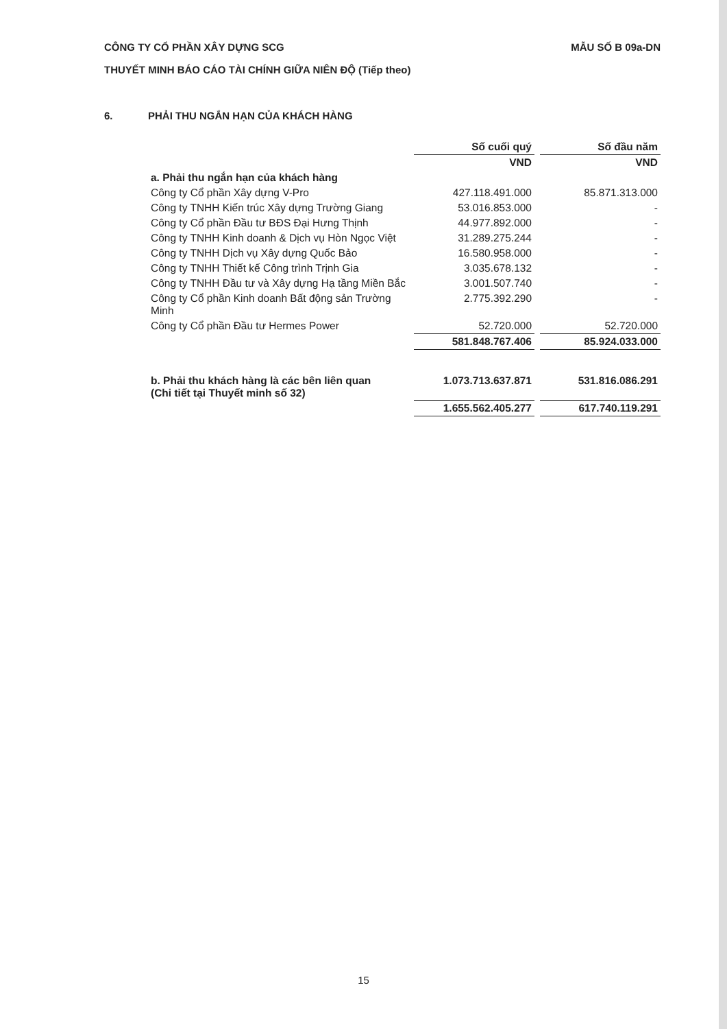CÔNG TY CỔ PHẦN XÂY DỰNG SCG MẪU SỐ B 09a-DN
THUYẾT MINH BÁO CÁO TÀI CHÍNH GIỮA NIÊN ĐỘ (Tiếp theo)
6. PHẢI THU NGẮN HẠN CỦA KHÁCH HÀNG
| | Số cuối quý | | Số đầu năm |
| | VND | | VND |
| a. Phải thu ngắn hạn của khách hàng | | | |
| Công ty Cổ phần Xây dựng V-Pro | 427.118.491.000 | | 85.871.313.000 |
| Công ty TNHH Kiến trúc Xây dựng Trường Giang | 53.016.853.000 | | - |
| Công ty Cổ phần Đầu tư BĐS Đại Hưng Thịnh | 44.977.892.000 | | - |
| Công ty TNHH Kinh doanh & Dịch vụ Hòn Ngọc Việt | 31.289.275.244 | | - |
| Công ty TNHH Dịch vụ Xây dựng Quốc Bảo | 16.580.958.000 | | - |
| Công ty TNHH Thiết kế Công trình Trịnh Gia | 3.035.678.132 | | - |
| Công ty TNHH Đầu tư và Xây dựng Hạ tầng Miền Bắc | 3.001.507.740 | | - |
| Công ty Cổ phần Kinh doanh Bất động sản Trường Minh | 2.775.392.290 | | - |
| Công ty Cổ phần Đầu tư Hermes Power | 52.720.000 | | 52.720.000 |
| | 581.848.767.406 | | 85.924.033.000 |
| b. Phải thu khách hàng là các bên liên quan (Chi tiết tại Thuyết minh số 32) | 1.073.713.637.871 | | 531.816.086.291 |
| | 1.655.562.405.277 | | 617.740.119.291 |
15